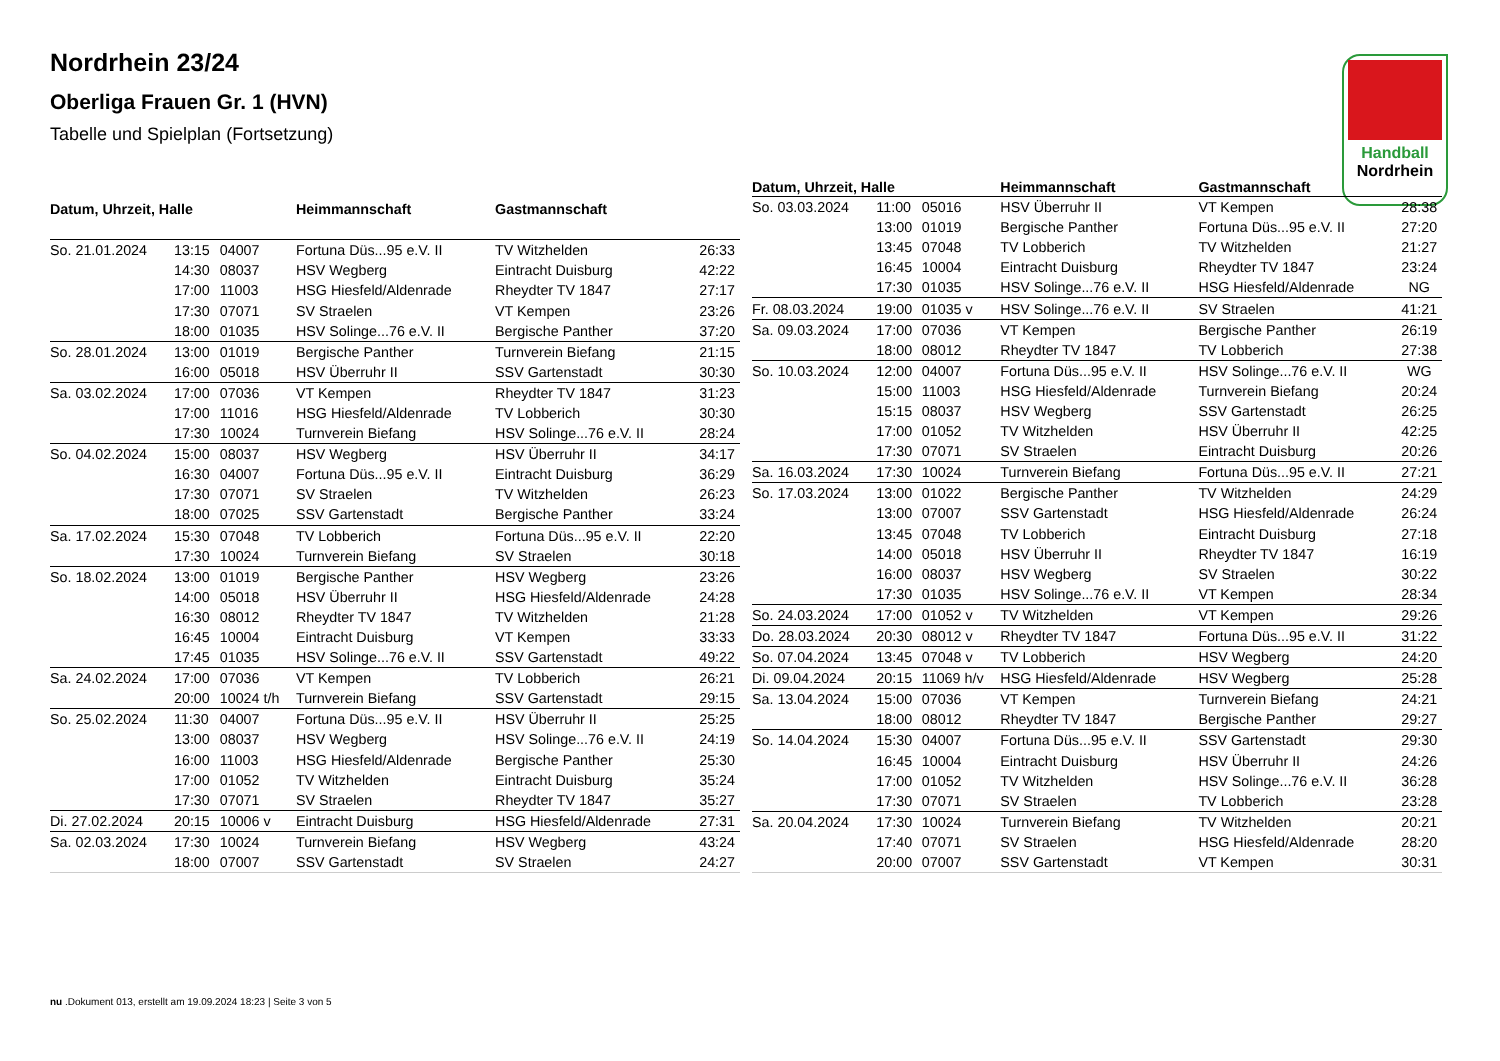Nordrhein 23/24
Oberliga Frauen Gr. 1 (HVN)
Tabelle und Spielplan (Fortsetzung)
Handball
Nordrhein
| Datum, Uhrzeit, Halle | | | Heimmannschaft | Gastmannschaft | |
| --- | --- | --- | --- | --- | --- |
| So. 21.01.2024 | 13:15 | 04007 | Fortuna Düs...95 e.V. II | TV Witzhelden | 26:33 |
| | 14:30 | 08037 | HSV Wegberg | Eintracht Duisburg | 42:22 |
| | 17:00 | 11003 | HSG Hiesfeld/Aldenrade | Rheydter TV 1847 | 27:17 |
| | 17:30 | 07071 | SV Straelen | VT Kempen | 23:26 |
| | 18:00 | 01035 | HSV Solinge...76 e.V. II | Bergische Panther | 37:20 |
| So. 28.01.2024 | 13:00 | 01019 | Bergische Panther | Turnverein Biefang | 21:15 |
| | 16:00 | 05018 | HSV Überruhr II | SSV Gartenstadt | 30:30 |
| Sa. 03.02.2024 | 17:00 | 07036 | VT Kempen | Rheydter TV 1847 | 31:23 |
| | 17:00 | 11016 | HSG Hiesfeld/Aldenrade | TV Lobberich | 30:30 |
| | 17:30 | 10024 | Turnverein Biefang | HSV Solinge...76 e.V. II | 28:24 |
| So. 04.02.2024 | 15:00 | 08037 | HSV Wegberg | HSV Überruhr II | 34:17 |
| | 16:30 | 04007 | Fortuna Düs...95 e.V. II | Eintracht Duisburg | 36:29 |
| | 17:30 | 07071 | SV Straelen | TV Witzhelden | 26:23 |
| | 18:00 | 07025 | SSV Gartenstadt | Bergische Panther | 33:24 |
| Sa. 17.02.2024 | 15:30 | 07048 | TV Lobberich | Fortuna Düs...95 e.V. II | 22:20 |
| | 17:30 | 10024 | Turnverein Biefang | SV Straelen | 30:18 |
| So. 18.02.2024 | 13:00 | 01019 | Bergische Panther | HSV Wegberg | 23:26 |
| | 14:00 | 05018 | HSV Überruhr II | HSG Hiesfeld/Aldenrade | 24:28 |
| | 16:30 | 08012 | Rheydter TV 1847 | TV Witzhelden | 21:28 |
| | 16:45 | 10004 | Eintracht Duisburg | VT Kempen | 33:33 |
| | 17:45 | 01035 | HSV Solinge...76 e.V. II | SSV Gartenstadt | 49:22 |
| Sa. 24.02.2024 | 17:00 | 07036 | VT Kempen | TV Lobberich | 26:21 |
| | 20:00 | 10024 t/h | Turnverein Biefang | SSV Gartenstadt | 29:15 |
| So. 25.02.2024 | 11:30 | 04007 | Fortuna Düs...95 e.V. II | HSV Überruhr II | 25:25 |
| | 13:00 | 08037 | HSV Wegberg | HSV Solinge...76 e.V. II | 24:19 |
| | 16:00 | 11003 | HSG Hiesfeld/Aldenrade | Bergische Panther | 25:30 |
| | 17:00 | 01052 | TV Witzhelden | Eintracht Duisburg | 35:24 |
| | 17:30 | 07071 | SV Straelen | Rheydter TV 1847 | 35:27 |
| Di. 27.02.2024 | 20:15 | 10006 v | Eintracht Duisburg | HSG Hiesfeld/Aldenrade | 27:31 |
| Sa. 02.03.2024 | 17:30 | 10024 | Turnverein Biefang | HSV Wegberg | 43:24 |
| | 18:00 | 07007 | SSV Gartenstadt | SV Straelen | 24:27 |
| Datum, Uhrzeit, Halle | | | Heimmannschaft | Gastmannschaft | |
| --- | --- | --- | --- | --- | --- |
| So. 03.03.2024 | 11:00 | 05016 | HSV Überruhr II | VT Kempen | 28:38 |
| | 13:00 | 01019 | Bergische Panther | Fortuna Düs...95 e.V. II | 27:20 |
| | 13:45 | 07048 | TV Lobberich | TV Witzhelden | 21:27 |
| | 16:45 | 10004 | Eintracht Duisburg | Rheydter TV 1847 | 23:24 |
| | 17:30 | 01035 | HSV Solinge...76 e.V. II | HSG Hiesfeld/Aldenrade | NG |
| Fr. 08.03.2024 | 19:00 | 01035 v | HSV Solinge...76 e.V. II | SV Straelen | 41:21 |
| Sa. 09.03.2024 | 17:00 | 07036 | VT Kempen | Bergische Panther | 26:19 |
| | 18:00 | 08012 | Rheydter TV 1847 | TV Lobberich | 27:38 |
| So. 10.03.2024 | 12:00 | 04007 | Fortuna Düs...95 e.V. II | HSV Solinge...76 e.V. II | WG |
| | 15:00 | 11003 | HSG Hiesfeld/Aldenrade | Turnverein Biefang | 20:24 |
| | 15:15 | 08037 | HSV Wegberg | SSV Gartenstadt | 26:25 |
| | 17:00 | 01052 | TV Witzhelden | HSV Überruhr II | 42:25 |
| | 17:30 | 07071 | SV Straelen | Eintracht Duisburg | 20:26 |
| Sa. 16.03.2024 | 17:30 | 10024 | Turnverein Biefang | Fortuna Düs...95 e.V. II | 27:21 |
| So. 17.03.2024 | 13:00 | 01022 | Bergische Panther | TV Witzhelden | 24:29 |
| | 13:00 | 07007 | SSV Gartenstadt | HSG Hiesfeld/Aldenrade | 26:24 |
| | 13:45 | 07048 | TV Lobberich | Eintracht Duisburg | 27:18 |
| | 14:00 | 05018 | HSV Überruhr II | Rheydter TV 1847 | 16:19 |
| | 16:00 | 08037 | HSV Wegberg | SV Straelen | 30:22 |
| | 17:30 | 01035 | HSV Solinge...76 e.V. II | VT Kempen | 28:34 |
| So. 24.03.2024 | 17:00 | 01052 v | TV Witzhelden | VT Kempen | 29:26 |
| Do. 28.03.2024 | 20:30 | 08012 v | Rheydter TV 1847 | Fortuna Düs...95 e.V. II | 31:22 |
| So. 07.04.2024 | 13:45 | 07048 v | TV Lobberich | HSV Wegberg | 24:20 |
| Di. 09.04.2024 | 20:15 | 11069 h/v | HSG Hiesfeld/Aldenrade | HSV Wegberg | 25:28 |
| Sa. 13.04.2024 | 15:00 | 07036 | VT Kempen | Turnverein Biefang | 24:21 |
| | 18:00 | 08012 | Rheydter TV 1847 | Bergische Panther | 29:27 |
| So. 14.04.2024 | 15:30 | 04007 | Fortuna Düs...95 e.V. II | SSV Gartenstadt | 29:30 |
| | 16:45 | 10004 | Eintracht Duisburg | HSV Überruhr II | 24:26 |
| | 17:00 | 01052 | TV Witzhelden | HSV Solinge...76 e.V. II | 36:28 |
| | 17:30 | 07071 | SV Straelen | TV Lobberich | 23:28 |
| Sa. 20.04.2024 | 17:30 | 10024 | Turnverein Biefang | TV Witzhelden | 20:21 |
| | 17:40 | 07071 | SV Straelen | HSG Hiesfeld/Aldenrade | 28:20 |
| | 20:00 | 07007 | SSV Gartenstadt | VT Kempen | 30:31 |
nu .Dokument 013, erstellt am 19.09.2024 18:23 | Seite 3 von 5